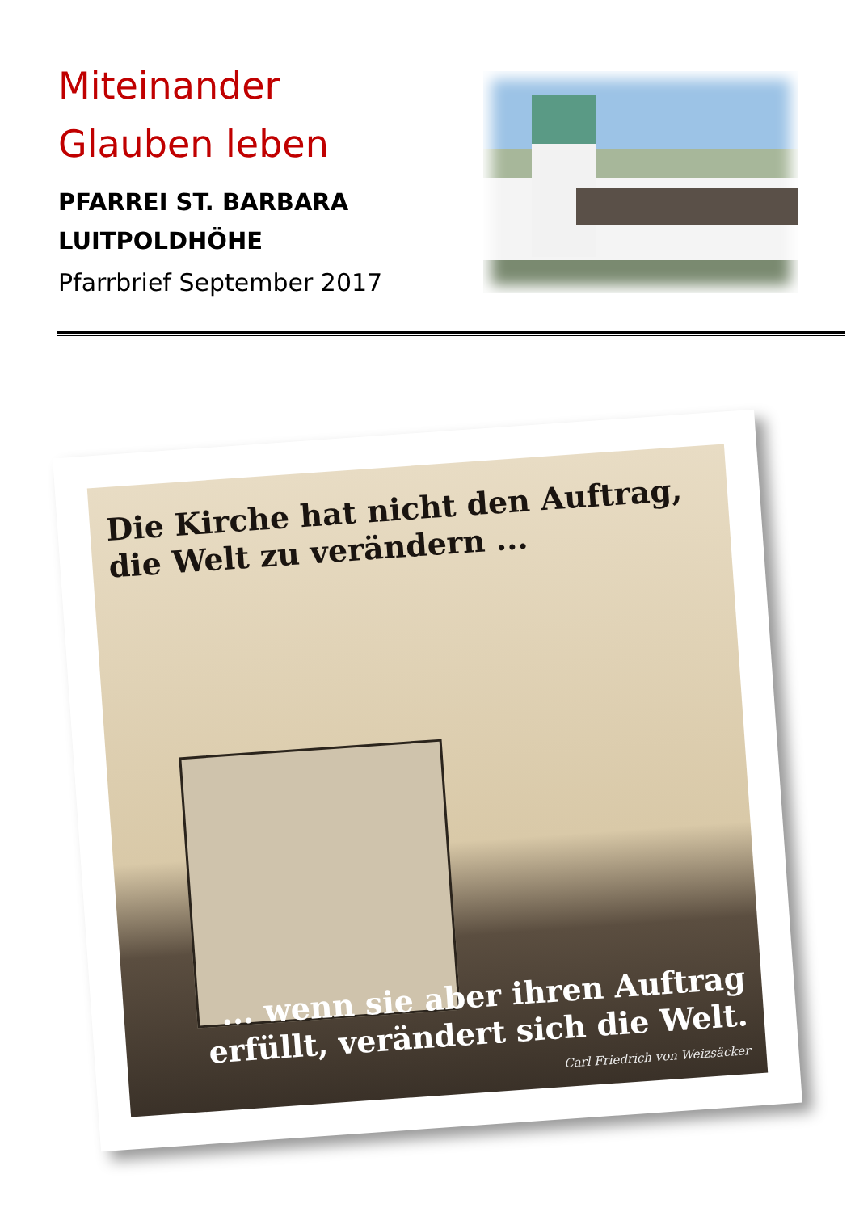Miteinander
Glauben leben
PFARREI ST. BARBARA
LUITPOLDHÖHE
Pfarrbrief September 2017
Die Kirche hat nicht den Auftrag,
die Welt zu verändern ...
... wenn sie aber ihren Auftrag
erfüllt, verändert sich die Welt.
Carl Friedrich von Weizsäcker